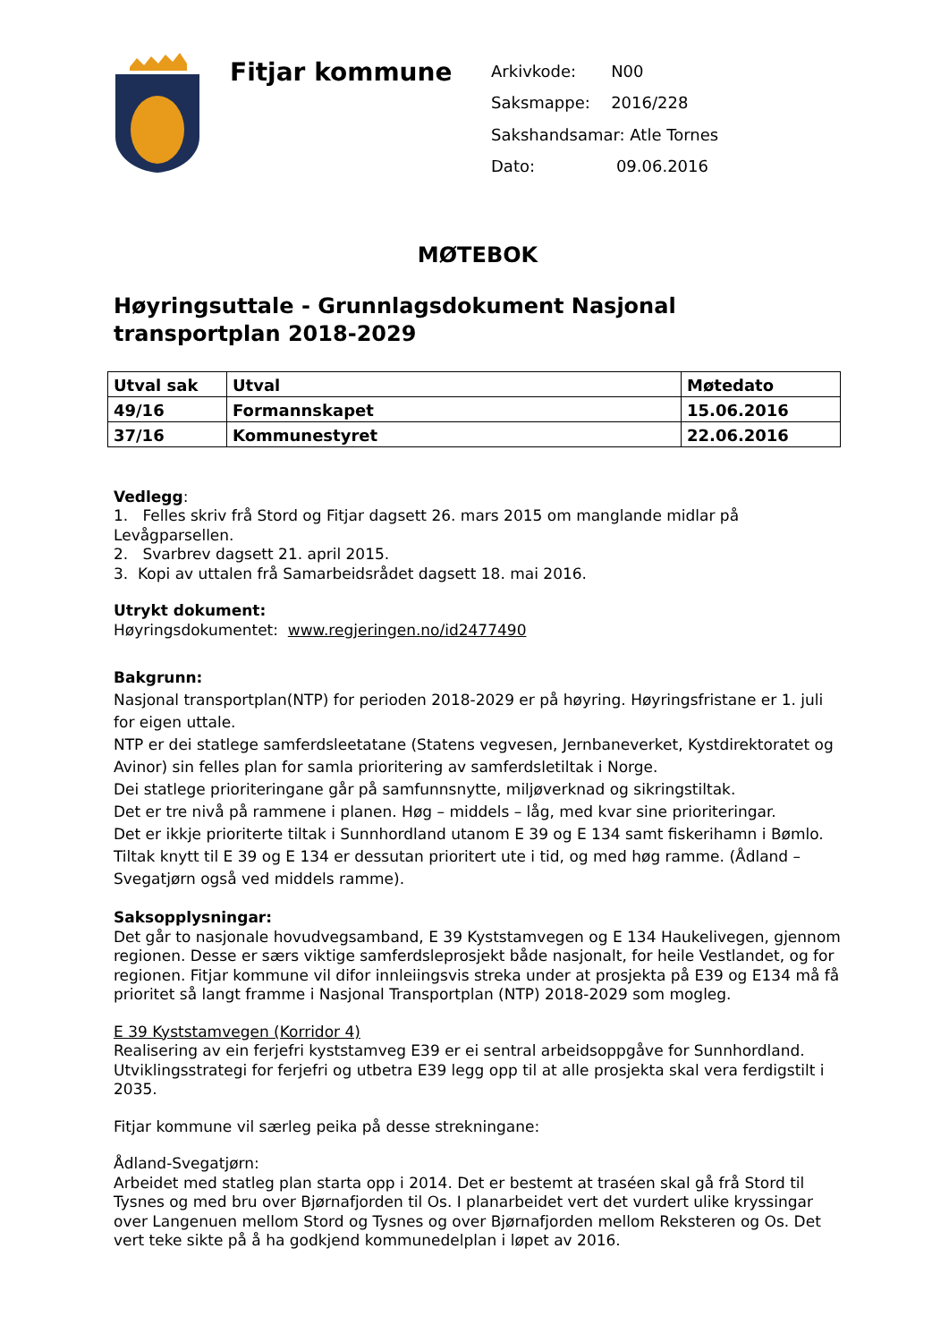Fitjar kommune
| Arkivkode: | N00 |
| Saksmappe: | 2016/228 |
| Sakshandsamar: Atle Tornes | |
| Dato: | 09.06.2016 |
MØTEBOK
Høyringsuttale - Grunnlagsdokument Nasjonal transportplan 2018-2029
| Utval sak | Utval | Møtedato |
| --- | --- | --- |
| 49/16 | Formannskapet | 15.06.2016 |
| 37/16 | Kommunestyret | 22.06.2016 |
Vedlegg:
1. Felles skriv frå Stord og Fitjar dagsett 26. mars 2015 om manglande midlar på Levågparsellen.
2. Svarbrev dagsett 21. april 2015.
3. Kopi av uttalen frå Samarbeidsrådet dagsett 18. mai 2016.
Utrykt dokument:
Høyringsdokumentet: www.regjeringen.no/id2477490
Bakgrunn:
Nasjonal transportplan(NTP) for perioden 2018-2029 er på høyring. Høyringsfristane er 1. juli for eigen uttale.
NTP er dei statlege samferdsleetatane (Statens vegvesen, Jernbaneverket, Kystdirektoratet og Avinor) sin felles plan for samla prioritering av samferdsletiltak i Norge.
Dei statlege prioriteringane går på samfunnsnytte, miljøverknad og sikringstiltak.
Det er tre nivå på rammene i planen. Høg – middels – låg, med kvar sine prioriteringar.
Det er ikkje prioriterte tiltak i Sunnhordland utanom E 39 og E 134 samt fiskerihamn i Bømlo.
Tiltak knytt til E 39 og E 134 er dessutan prioritert ute i tid, og med høg ramme. (Ådland – Svegatjørn også ved middels ramme).
Saksopplysningar:
Det går to nasjonale hovudvegsamband, E 39 Kyststamvegen og E 134 Haukelivegen, gjennom regionen. Desse er særs viktige samferdsleprosjekt både nasjonalt, for heile Vestlandet, og for regionen. Fitjar kommune vil difor innleiingsvis streka under at prosjekta på E39 og E134 må få prioritet så langt framme i Nasjonal Transportplan (NTP) 2018-2029 som mogleg.
E 39 Kyststamvegen (Korridor 4)
Realisering av ein ferjefri kyststamveg E39 er ei sentral arbeidsoppgåve for Sunnhordland. Utviklingsstrategi for ferjefri og utbetra E39 legg opp til at alle prosjekta skal vera ferdigstilt i 2035.
Fitjar kommune vil særleg peika på desse strekningane:
Ådland-Svegatjørn:
Arbeidet med statleg plan starta opp i 2014. Det er bestemt at traséen skal gå frå Stord til Tysnes og med bru over Bjørnafjorden til Os. I planarbeidet vert det vurdert ulike kryssingar over Langenuen mellom Stord og Tysnes og over Bjørnafjorden mellom Reksteren og Os. Det vert teke sikte på å ha godkjend kommunedelplan i løpet av 2016.